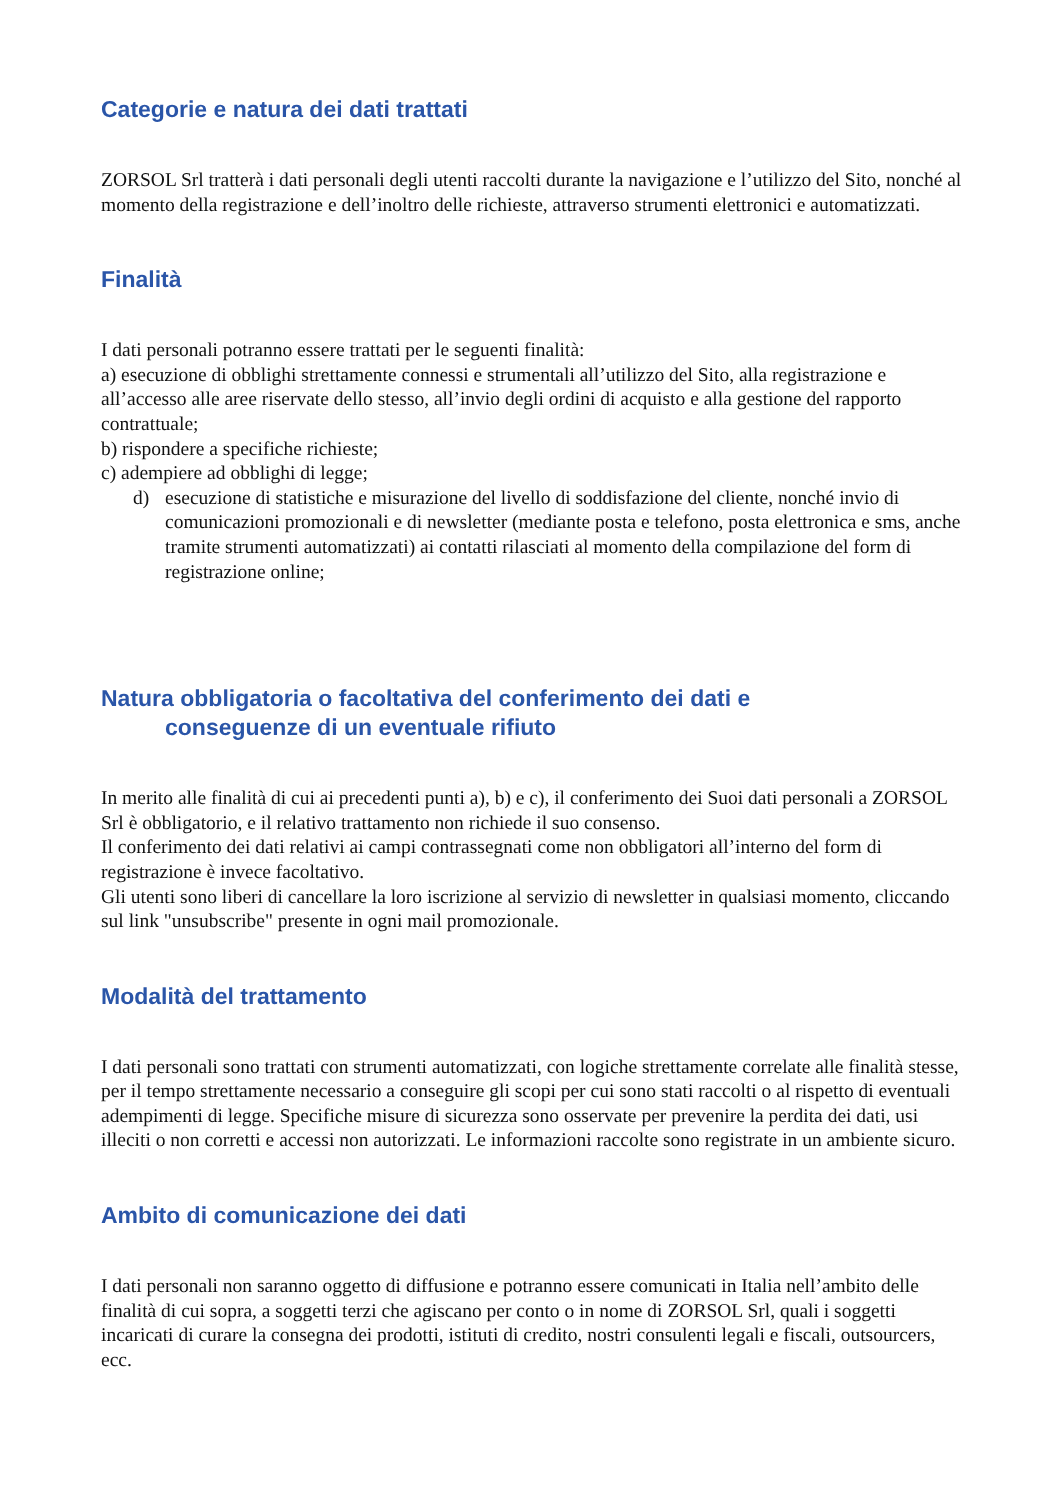Categorie e natura dei dati trattati
ZORSOL Srl tratterà i dati personali degli utenti raccolti durante la navigazione e l’utilizzo del Sito, nonché al momento della registrazione e dell’inoltro delle richieste, attraverso strumenti elettronici e automatizzati.
Finalità
I dati personali potranno essere trattati per le seguenti finalità:
a) esecuzione di obblighi strettamente connessi e strumentali all’utilizzo del Sito, alla registrazione e all’accesso alle aree riservate dello stesso, all’invio degli ordini di acquisto e alla gestione del rapporto contrattuale;
b) rispondere a specifiche richieste;
c) adempiere ad obblighi di legge;
d) esecuzione di statistiche e misurazione del livello di soddisfazione del cliente, nonché invio di comunicazioni promozionali e di newsletter (mediante posta e telefono, posta elettronica e sms, anche tramite strumenti automatizzati) ai contatti rilasciati al momento della compilazione del form di registrazione online;
Natura obbligatoria o facoltativa del conferimento dei dati e
conseguenze di un eventuale rifiuto
In merito alle finalità di cui ai precedenti punti a), b) e c), il conferimento dei Suoi dati personali a ZORSOL Srl è obbligatorio, e il relativo trattamento non richiede il suo consenso.
Il conferimento dei dati relativi ai campi contrassegnati come non obbligatori all’interno del form di registrazione è invece facoltativo.
Gli utenti sono liberi di cancellare la loro iscrizione al servizio di newsletter in qualsiasi momento, cliccando sul link "unsubscribe" presente in ogni mail promozionale.
Modalità del trattamento
I dati personali sono trattati con strumenti automatizzati, con logiche strettamente correlate alle finalità stesse, per il tempo strettamente necessario a conseguire gli scopi per cui sono stati raccolti o al rispetto di eventuali adempimenti di legge. Specifiche misure di sicurezza sono osservate per prevenire la perdita dei dati, usi illeciti o non corretti e accessi non autorizzati. Le informazioni raccolte sono registrate in un ambiente sicuro.
Ambito di comunicazione dei dati
I dati personali non saranno oggetto di diffusione e potranno essere comunicati in Italia nell’ambito delle finalità di cui sopra, a soggetti terzi che agiscano per conto o in nome di ZORSOL Srl, quali i soggetti incaricati di curare la consegna dei prodotti, istituti di credito, nostri consulenti legali e fiscali, outsourcers, ecc.